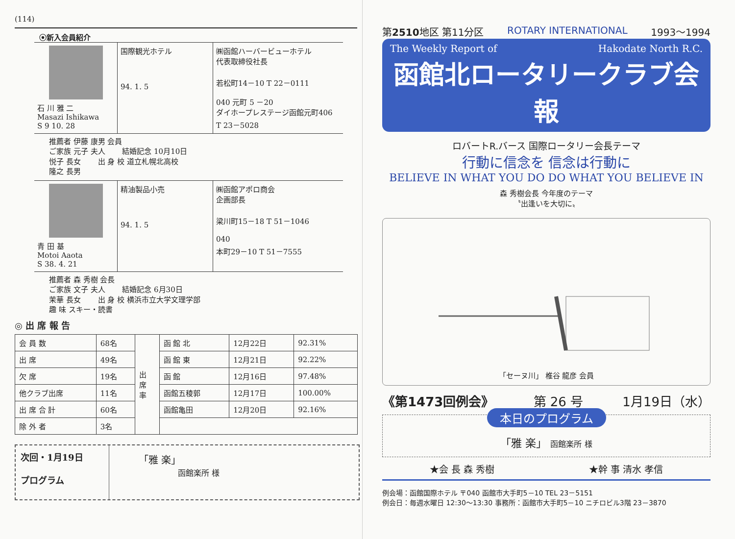(114)
⦿新入会員紹介
石 川 雅 二
Masazi Ishikawa
S 9 10. 28
国際観光ホテル
94. 1. 5
㈱函館ハーバービューホテル
代表取締役社長
若松町14－10 T 22－0111
040 元町 5 －20
ダイホープレステージ函館元町406
T 23－5028
推薦者 伊藤 康男 会員
ご家族 元子 夫人 　　結婚記念 10月10日
悦子 長女 　　出 身 校 道立札幌北高校
隆之 長男
青 田 基
Motoi Aaota
S 38. 4. 21
精油製品小売
94. 1. 5
㈱函館アポロ商会
企画部長
梁川町15－18 T 51－1046
040
本町29－10 T 51－7555
推薦者 森 秀樹 会長
ご家族 文子 夫人 　　結婚記念 6月30日
茉華 長女 　　出 身 校 横浜市立大学文理学部
趣 味 スキー・読書
◎ 出 席 報 告
| 会 員 数 | 68名 | 出 席 率 | 函 館 北 | 12月22日 | 92.31% |
| 出 席 | 49名 | | 函 館 東 | 12月21日 | 92.22% |
| 欠 席 | 19名 | | 函 館 | 12月16日 | 97.48% |
| 他クラブ出席 | 11名 | | 函館五稜郭 | 12月17日 | 100.00% |
| 出 席 合 計 | 60名 | | 函館亀田 | 12月20日 | 92.16% |
| 除 外 者 | 3名 | | | | |
次回・1月19日
プログラム
「雅 楽」
函館楽所 様
第2510地区 第11分区 ROTARY INTERNATIONAL 1993～1994
The Weekly Report of Hakodate North R.C.
函館北ロータリークラブ会報
ロバートR.バース 国際ロータリー会長テーマ
行動に信念を 信念は行動に
BELIEVE IN WHAT YOU DO DO WHAT YOU BELIEVE IN
森 秀樹会長 今年度のテーマ
〝出逢いを大切に〟
「セーヌ川」 椎谷 龍彦 会員
《第1473回例会》 第 26 号 1月19日（水）
本日のプログラム
「雅 楽」 函館楽所 様
★会 長 森 秀樹 ★幹 事 清水 孝信
例会場：函館国際ホテル 〒040 函館市大手町5－10 TEL 23－5151
例会日：毎週水曜日 12:30～13:30 事務所：函館市大手町5－10 ニチロビル3階 23－3870